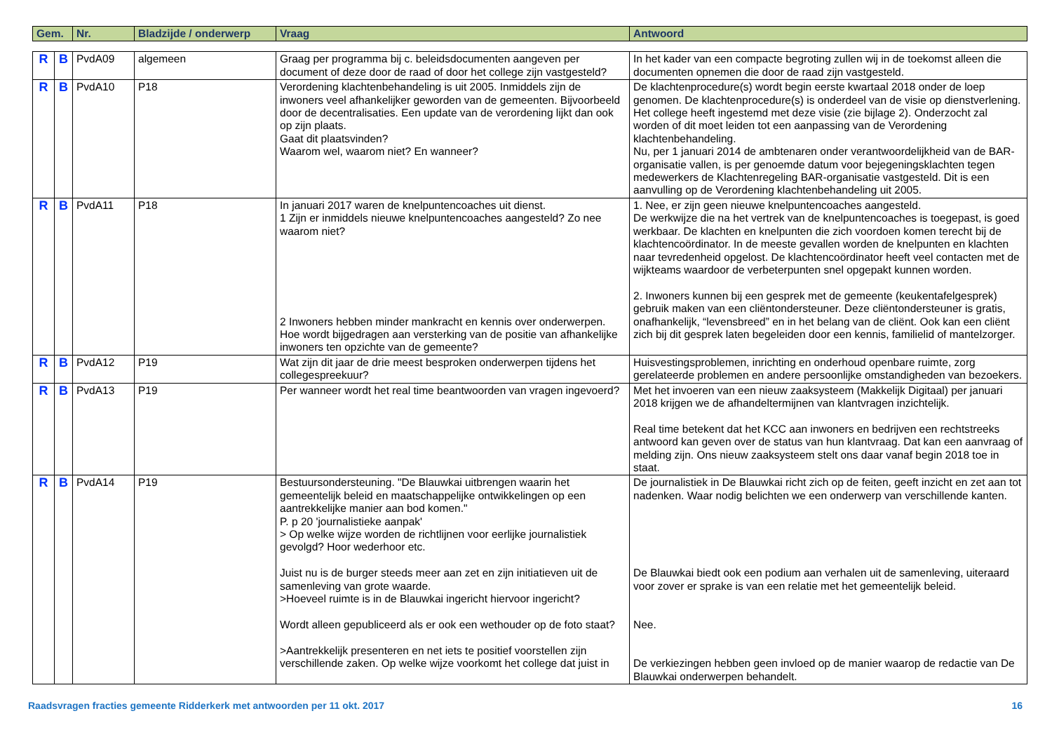| Gem. | | Nr. | Bladzijde / onderwerp | Vraag | Antwoord |
| --- | --- | --- | --- | --- | --- |
| R | B | PvdA09 | algemeen | Graag per programma bij c. beleidsdocumenten aangeven per document of deze door de raad of door het college zijn vastgesteld? | In het kader van een compacte begroting zullen wij in de toekomst alleen die documenten opnemen die door de raad zijn vastgesteld. |
| R | B | PvdA10 | P18 | Verordening klachtenbehandeling is uit 2005. Inmiddels zijn de inwoners veel afhankelijker geworden van de gemeenten. Bijvoorbeeld door de decentralisaties. Een update van de verordening lijkt dan ook op zijn plaats. Gaat dit plaatsvinden? Waarom wel, waarom niet? En wanneer? | De klachtenprocedure(s) wordt begin eerste kwartaal 2018 onder de loep genomen. De klachtenprocedure(s) is onderdeel van de visie op dienstverlening. Het college heeft ingestemd met deze visie (zie bijlage 2). Onderzocht zal worden of dit moet leiden tot een aanpassing van de Verordening klachtenbehandeling. Nu, per 1 januari 2014 de ambtenaren onder verantwoordelijkheid van de BAR-organisatie vallen, is per genoemde datum voor bejegeningsklachten tegen medewerkers de Klachtenregeling BAR-organisatie vastgesteld. Dit is een aanvulling op de Verordening klachtenbehandeling uit 2005. |
| R | B | PvdA11 | P18 | In januari 2017 waren de knelpuntencoaches uit dienst. 1 Zijn er inmiddels nieuwe knelpuntencoaches aangesteld? Zo nee waarom niet? 2 Inwoners hebben minder mankracht en kennis over onderwerpen. Hoe wordt bijgedragen aan versterking van de positie van afhankelijke inwoners ten opzichte van de gemeente? | 1. Nee, er zijn geen nieuwe knelpuntencoaches aangesteld. De werkwijze die na het vertrek van de knelpuntencoaches is toegepast, is goed werkbaar. De klachten en knelpunten die zich voordoen komen terecht bij de klachtencoördinator. In de meeste gevallen worden de knelpunten en klachten naar tevredenheid opgelost. De klachtencoördinator heeft veel contacten met de wijkteams waardoor de verbeterpunten snel opgepakt kunnen worden. 2. Inwoners kunnen bij een gesprek met de gemeente (keukentafelgesprek) gebruik maken van een cliëntondersteuner. Deze cliëntondersteuner is gratis, onafhankelijk, “levensbreed” en in het belang van de cliënt. Ook kan een cliënt zich bij dit gesprek laten begeleiden door een kennis, familielid of mantelzorger. |
| R | B | PvdA12 | P19 | Wat zijn dit jaar de drie meest besproken onderwerpen tijdens het collegespreekuur? | Huisvestingsproblemen, inrichting en onderhoud openbare ruimte, zorg gerelateerde problemen en andere persoonlijke omstandigheden van bezoekers. |
| R | B | PvdA13 | P19 | Per wanneer wordt het real time beantwoorden van vragen ingevoerd? | Met het invoeren van een nieuw zaaksysteem (Makkelijk Digitaal) per januari 2018 krijgen we de afhandeltermijnen van klantvragen inzichtelijk. Real time betekent dat het KCC aan inwoners en bedrijven een rechtstreeks antwoord kan geven over de status van hun klantvraag. Dat kan een aanvraag of melding zijn. Ons nieuw zaaksysteem stelt ons daar vanaf begin 2018 toe in staat. |
| R | B | PvdA14 | P19 | Bestuursondersteuning. "De Blauwkai uitbrengen waarin het gemeentelijk beleid en maatschappelijke ontwikkelingen op een aantrekkelijke manier aan bod komen." P. p 20 'journalistieke aanpak' > Op welke wijze worden de richtlijnen voor eerlijke journalistiek gevolgd? Hoor wederhoor etc. Juist nu is de burger steeds meer aan zet en zijn initiatieven uit de samenleving van grote waarde. >Hoeveel ruimte is in de Blauwkai ingericht hiervoor ingericht? Wordt alleen gepubliceerd als er ook een wethouder op de foto staat? >Aantrekkelijk presenteren en net iets te positief voorstellen zijn verschillende zaken. Op welke wijze voorkomt het college dat juist in | De journalistiek in De Blauwkai richt zich op de feiten, geeft inzicht en zet aan tot nadenken. Waar nodig belichten we een onderwerp van verschillende kanten. De Blauwkai biedt ook een podium aan verhalen uit de samenleving, uiteraard voor zover er sprake is van een relatie met het gemeentelijk beleid. Nee. De verkiezingen hebben geen invloed op de manier waarop de redactie van De Blauwkai onderwerpen behandelt. |
Raadsvragen fracties gemeente Ridderkerk met antwoorden per 11 okt. 2017 16